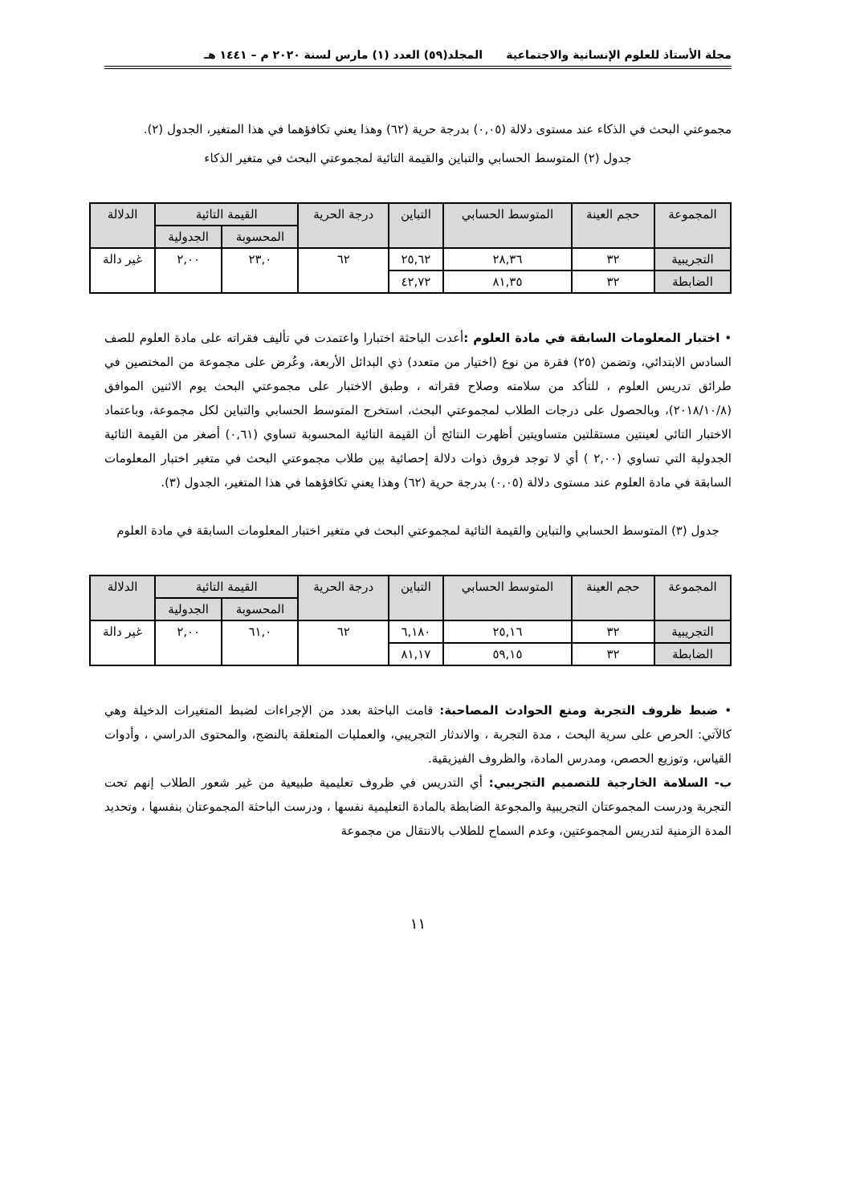مجلة الأستاذ للعلوم الإنسانية والاجتماعية المجلد(٥٩) العدد (١) مارس لسنة ٢٠٢٠ م – ١٤٤١ هـ
مجموعتي البحث في الذكاء عند مستوى دلالة (٠,٠٥) بدرجة حرية (٦٢) وهذا يعني تكافؤهما في هذا المتغير، الجدول (٢).
جدول (٢) المتوسط الحسابي والتباين والقيمة التائية لمجموعتي البحث في متغير الذكاء
| المجموعة | حجم العينة | المتوسط الحسابي | التباين | درجة الحرية | القيمة التائية | | الدلالة |
| --- | --- | --- | --- | --- | --- | --- | --- |
| | | | | | المحسوبة | الجدولية | |
| التجريبية | ٣٢ | ٢٨,٣٦ | ٢٥,٦٢ | ٦٢ | ٢٣,٠ | ٢,٠٠ | غير دالة |
| الضابطة | ٣٢ | ٨١,٣٥ | ٤٢,٧٢ | | | | |
• اختبار المعلومات السابقة في مادة العلوم : أعدت الباحثة اختبارا واعتمدت في تأليف فقراته على مادة العلوم للصف السادس الابتدائي، وتضمن (٢٥) فقرة من نوع (اختيار من متعدد) ذي البدائل الأربعة، وعُرض على مجموعة من المختصين في طرائق تدريس العلوم ، للتأكد من سلامته وصلاح فقراته ، وطبق الاختبار على مجموعتي البحث يوم الاثنين الموافق (٢٠١٨/١٠/٨)، وبالحصول على درجات الطلاب لمجموعتي البحث، استخرج المتوسط الحسابي والتباين لكل مجموعة، وباعتماد الاختبار التائي لعينتين مستقلتين متساويتين أظهرت النتائج أن القيمة التائية المحسوبة تساوي (٠,٦١) أصغر من القيمة التائية الجدولية التي تساوي (٢,٠٠ ) أي لا توجد فروق ذوات دلالة إحصائية بين طلاب مجموعتي البحث في متغير اختبار المعلومات السابقة في مادة العلوم عند مستوى دلالة (٠,٠٥) بدرجة حرية (٦٢) وهذا يعني تكافؤهما في هذا المتغير، الجدول (٣).
جدول (٣) المتوسط الحسابي والتباين والقيمة التائية لمجموعتي البحث في متغير اختبار المعلومات السابقة في مادة العلوم
| المجموعة | حجم العينة | المتوسط الحسابي | التباين | درجة الحرية | القيمة التائية | | الدلالة |
| --- | --- | --- | --- | --- | --- | --- | --- |
| | | | | | المحسوبة | الجدولية | |
| التجريبية | ٣٢ | ٢٥,١٦ | ٦,١٨٠ | ٦٢ | ٦١,٠ | ٢,٠٠ | غير دالة |
| الضابطة | ٣٢ | ٥٩,١٥ | ٨١,١٧ | | | | |
• ضبط ظروف التجربة ومنع الحوادث المصاحبة: قامت الباحثة بعدد من الإجراءات لضبط المتغيرات الدخيلة وهي كالآتي: الحرص على سرية البحث ، مدة التجربة ، والاندثار التجريبي، والعمليات المتعلقة بالنضج، والمحتوى الدراسي ، وأدوات القياس، وتوزيع الحصص، ومدرس المادة، والظروف الفيزيقية.
ب- السلامة الخارجية للتصميم التجريبي: أي التدريس في ظروف تعليمية طبيعية من غير شعور الطلاب إنهم تحت التجربة ودرست المجموعتان التجريبية والمجوعة الضابطة بالمادة التعليمية نفسها ، ودرست الباحثة المجموعتان بنفسها ، وتحديد المدة الزمنية لتدريس المجموعتين، وعدم السماح للطلاب بالانتقال من مجموعة
١١